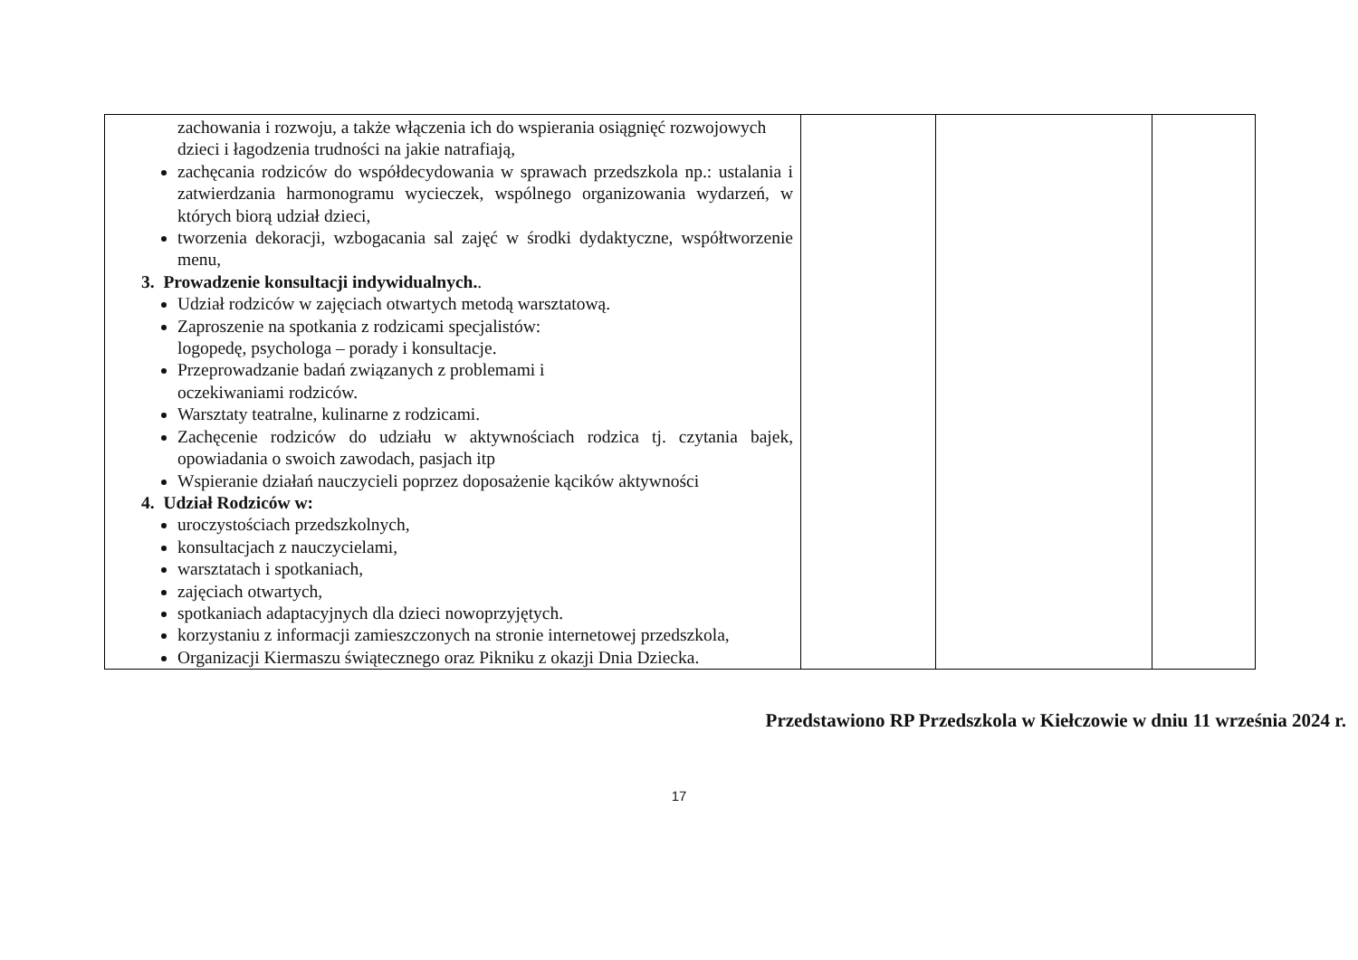| zachowania i rozwoju, a także włączenia ich do wspierania osiągnięć rozwojowych dzieci i łagodzenia trudności na jakie natrafiają, zachęcania rodziców do współdecydowania w sprawach przedszkola np.: ustalania i zatwierdzania harmonogramu wycieczek, wspólnego organizowania wydarzeń, w których biorą udział dzieci, tworzenia dekoracji, wzbogacania sal zajęć w środki dydaktyczne, współtworzenie menu, 3. Prowadzenie konsultacji indywidualnych. . Udział rodziców w zajęciach otwartych metodą warsztatową. Zaproszenie na spotkania z rodzicami specjalistów: logopedę, psychologa – porady i konsultacje. Przeprowadzanie badań związanych z problemami i oczekiwaniami rodziców. Warsztaty teatralne, kulinarne z rodzicami. Zachęcenie rodziców do udziału w aktywnościach rodzica tj. czytania bajek, opowiadania o swoich zawodach, pasjach itp Wspieranie działań nauczycieli poprzez doposażenie kącików aktywności 4. Udział Rodziców w: uroczystościach przedszkolnych, konsultacjach z nauczycielami, warsztatach i spotkaniach, zajęciach otwartych, spotkaniach adaptacyjnych dla dzieci nowoprzyjętych. korzystaniu z informacji zamieszczonych na stronie internetowej przedszkola, Organizacji Kiermaszu świątecznego oraz Pikniku z okazji Dnia Dziecka. | | | |
Przedstawiono RP Przedszkola w Kiełczowie w dniu 11 września 2024 r.
17